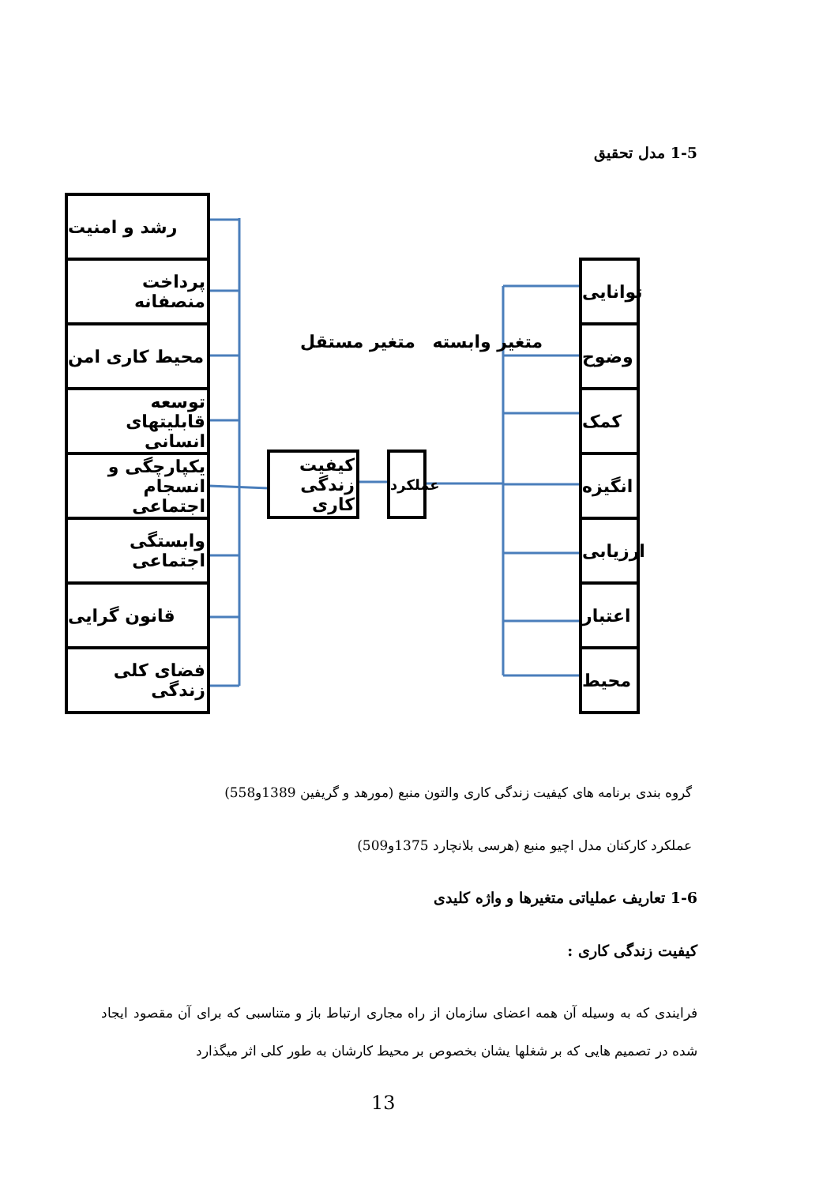1-5 مدل تحقیق
رشد و امنیت
پرداخت منصفانه
محیط کاری امن
توسعه قابلیتهای انسانی
یکپارچگی و انسجام اجتماعی
وابستگی اجتماعی
قانون گرایی
فضای کلی زندگی
متغیر وابسته متغیر مستقل
کیفیت زندگی کاری
عملکرد
توانایی
وضوح
کمک
انگیزه
ارزیابی
اعتبار
محیط
گروه بندی برنامه های کیفیت زندگی کاری والتون منبع (مورهد و گریفین 1389و558)
عملکرد کارکنان مدل اچیو منبع (هرسی بلانچارد 1375و509)
1-6 تعاریف عملیاتی متغیرها و واژه کلیدی
کیفیت زندگی کاری :
فرایندی که به وسیله آن همه اعضای سازمان از راه مجاری ارتباط باز و متناسبی که برای آن مقصود ایجاد شده در تصمیم هایی که بر شغلها یشان بخصوص بر محیط کارشان به طور کلی اثر میگذارد
13